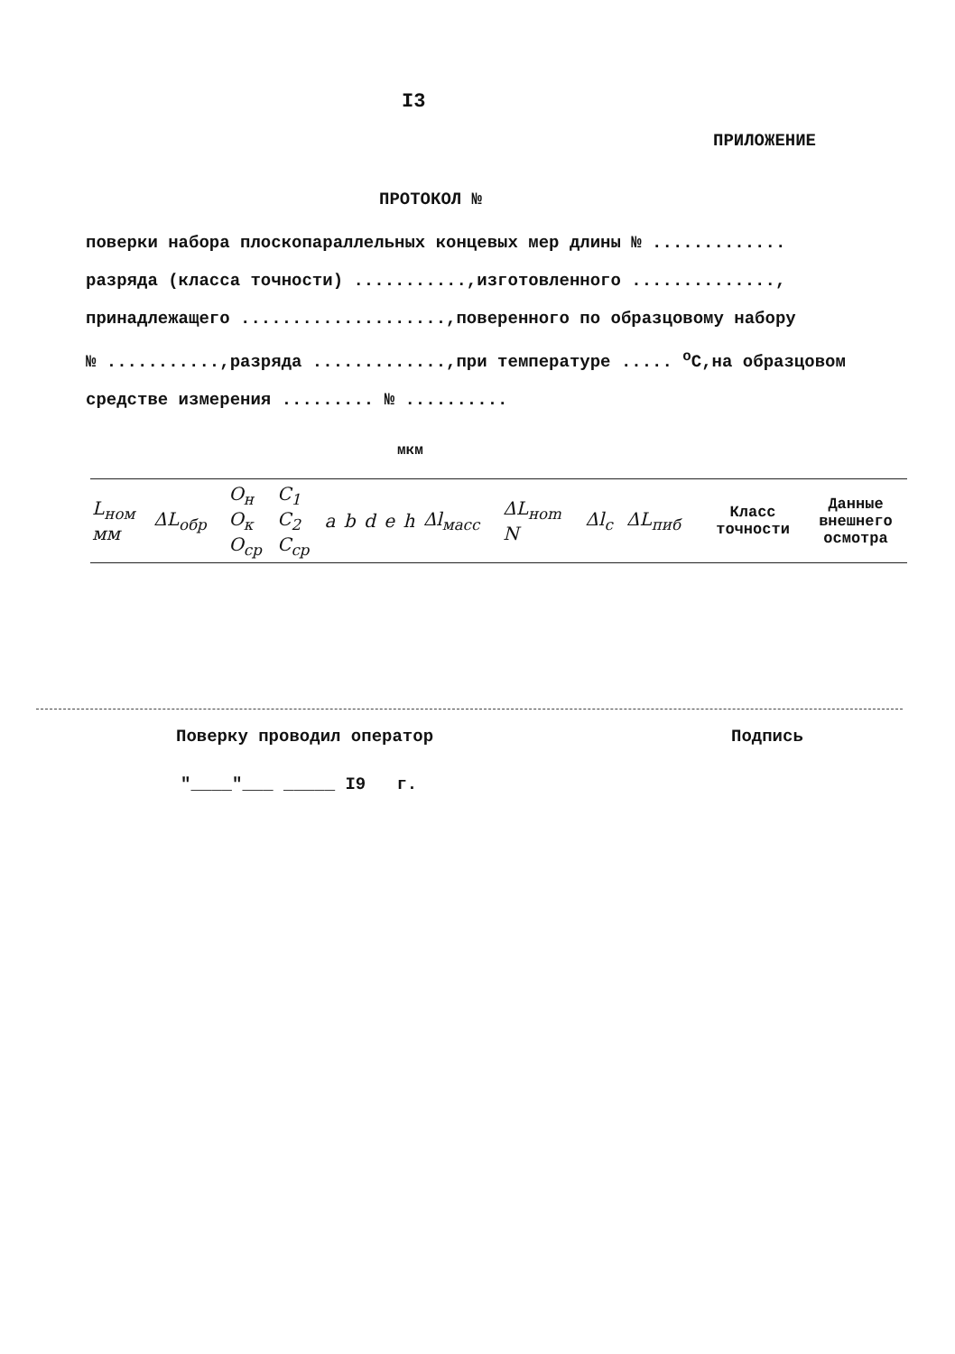I3
ПРИЛОЖЕНИЕ
ПРОТОКОЛ №
поверки набора плоскопараллельных концевых мер длины № .............
разряда (класса точности) ...........,изготовленного ..............,
принадлежащего ....................,поверенного по образцовому набору
№ ...........,разряда .............,при температуре ..... <sup>o</sup>C,на образцовом средстве измерения ......... № ..........
мкм
| L<sub>ном</sub> мм | ΔL<sub>обр</sub> | O<sub>н</sub> O<sub>к</sub> O<sub>ср</sub> | C<sub>1</sub> C<sub>2</sub> C<sub>ср</sub> | a | b | d | e | h | Δl<sub>масс</sub> | ΔL<sub>нom</sub> N | Δl<sub>c</sub> | ΔL<sub>пиб</sub> | Класс точности | Данные внешнего осмотра |
Поверку проводил оператор Подпись
"____"___ _____ I9 г.